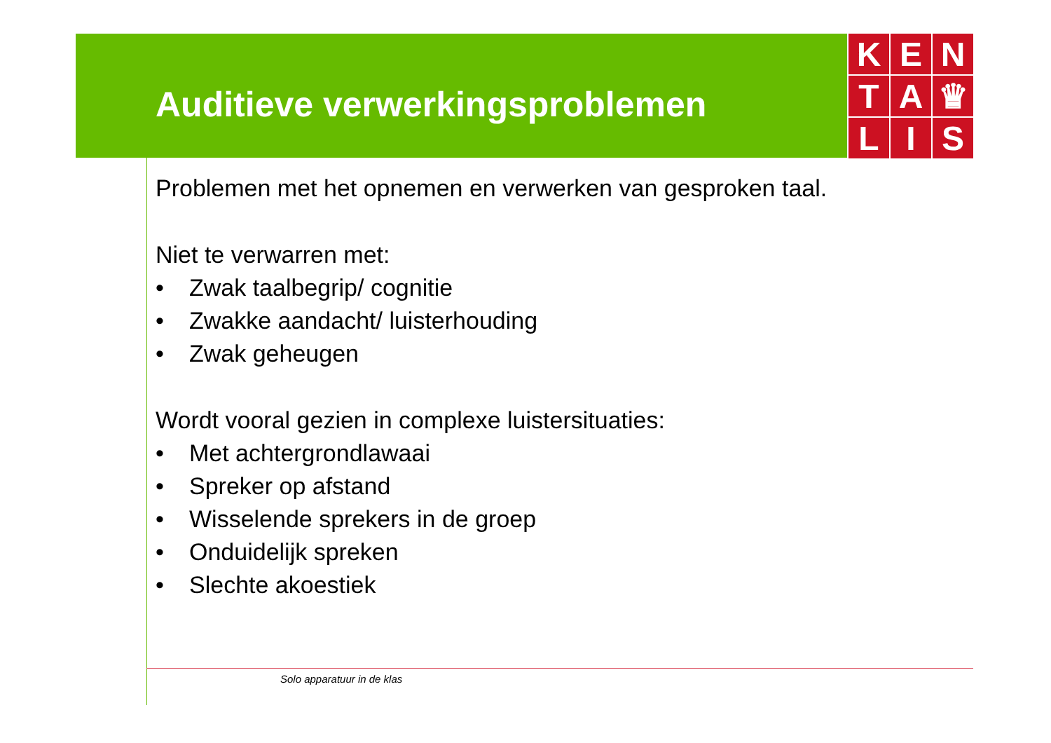K
E
N
T
A
♛
L
I
S
Auditieve verwerkingsproblemen
Problemen met het opnemen en verwerken van gesproken taal.
Niet te verwarren met:
• Zwak taalbegrip/ cognitie
• Zwakke aandacht/ luisterhouding
• Zwak geheugen
Wordt vooral gezien in complexe luistersituaties:
• Met achtergrondlawaai
• Spreker op afstand
• Wisselende sprekers in de groep
• Onduidelijk spreken
• Slechte akoestiek
Solo apparatuur in de klas